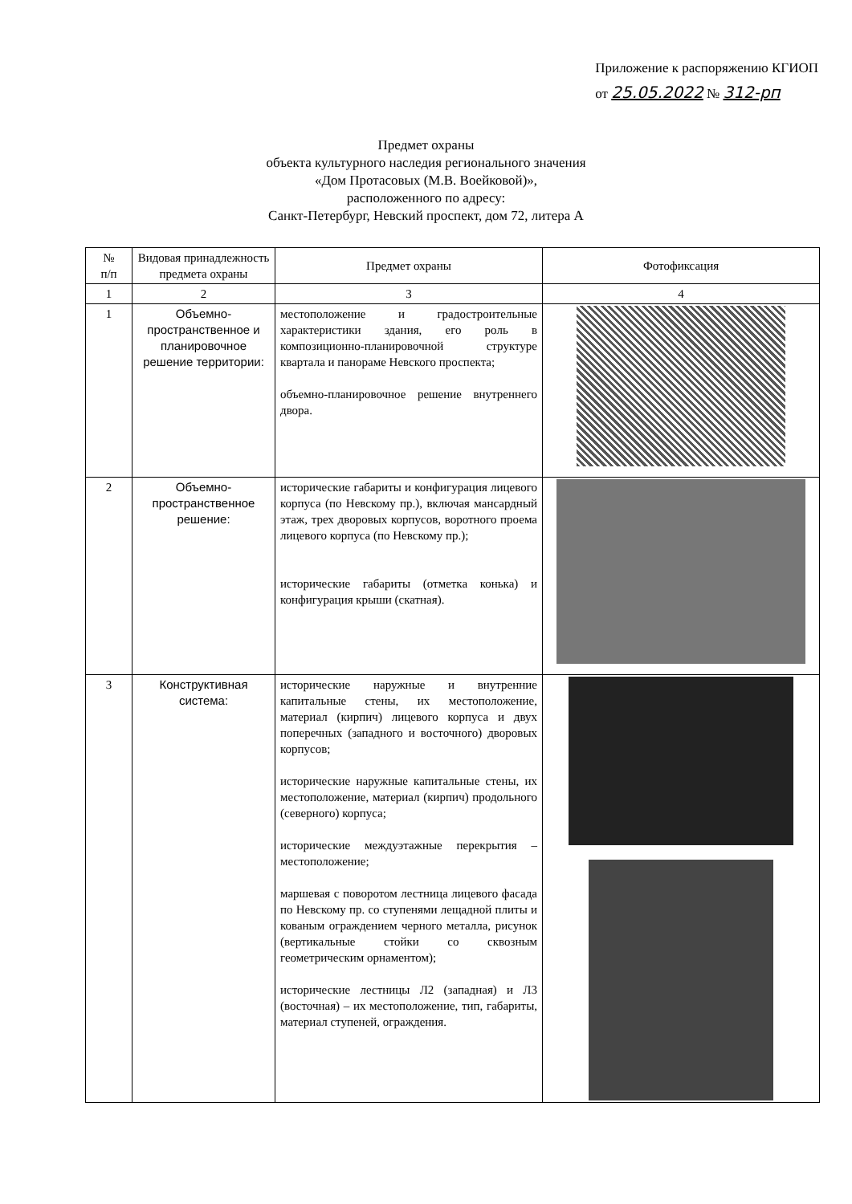Приложение к распоряжению КГИОП
от 25.05.2022 № 312-рп
Предмет охраны
объекта культурного наследия регионального значения
«Дом Протасовых (М.В. Воейковой)»,
расположенного по адресу:
Санкт-Петербург, Невский проспект, дом 72, литера А
| № п/п | Видовая принадлежность предмета охраны | Предмет охраны | Фотофиксация |
| --- | --- | --- | --- |
| 1 | 2 | 3 | 4 |
| 1 | Объемно-пространственное и планировочное решение территории: | местоположение и градостроительные характеристики здания, его роль в композиционно-планировочной структуре квартала и панораме Невского проспекта; объемно-планировочное решение внутреннего двора. | |
| 2 | Объемно-пространственное решение: | исторические габариты и конфигурация лицевого корпуса (по Невскому пр.), включая мансардный этаж, трех дворовых корпусов, воротного проема лицевого корпуса (по Невскому пр.); исторические габариты (отметка конька) и конфигурация крыши (скатная). | |
| 3 | Конструктивная система: | исторические наружные и внутренние капитальные стены, их местоположение, материал (кирпич) лицевого корпуса и двух поперечных (западного и восточного) дворовых корпусов; исторические наружные капитальные стены, их местоположение, материал (кирпич) продольного (северного) корпуса; исторические междуэтажные перекрытия – местоположение; маршевая с поворотом лестница лицевого фасада по Невскому пр. со ступенями лещадной плиты и кованым ограждением черного металла, рисунок (вертикальные стойки со сквозным геометрическим орнаментом); исторические лестницы Л2 (западная) и Л3 (восточная) – их местоположение, тип, габариты, материал ступеней, ограждения. | |